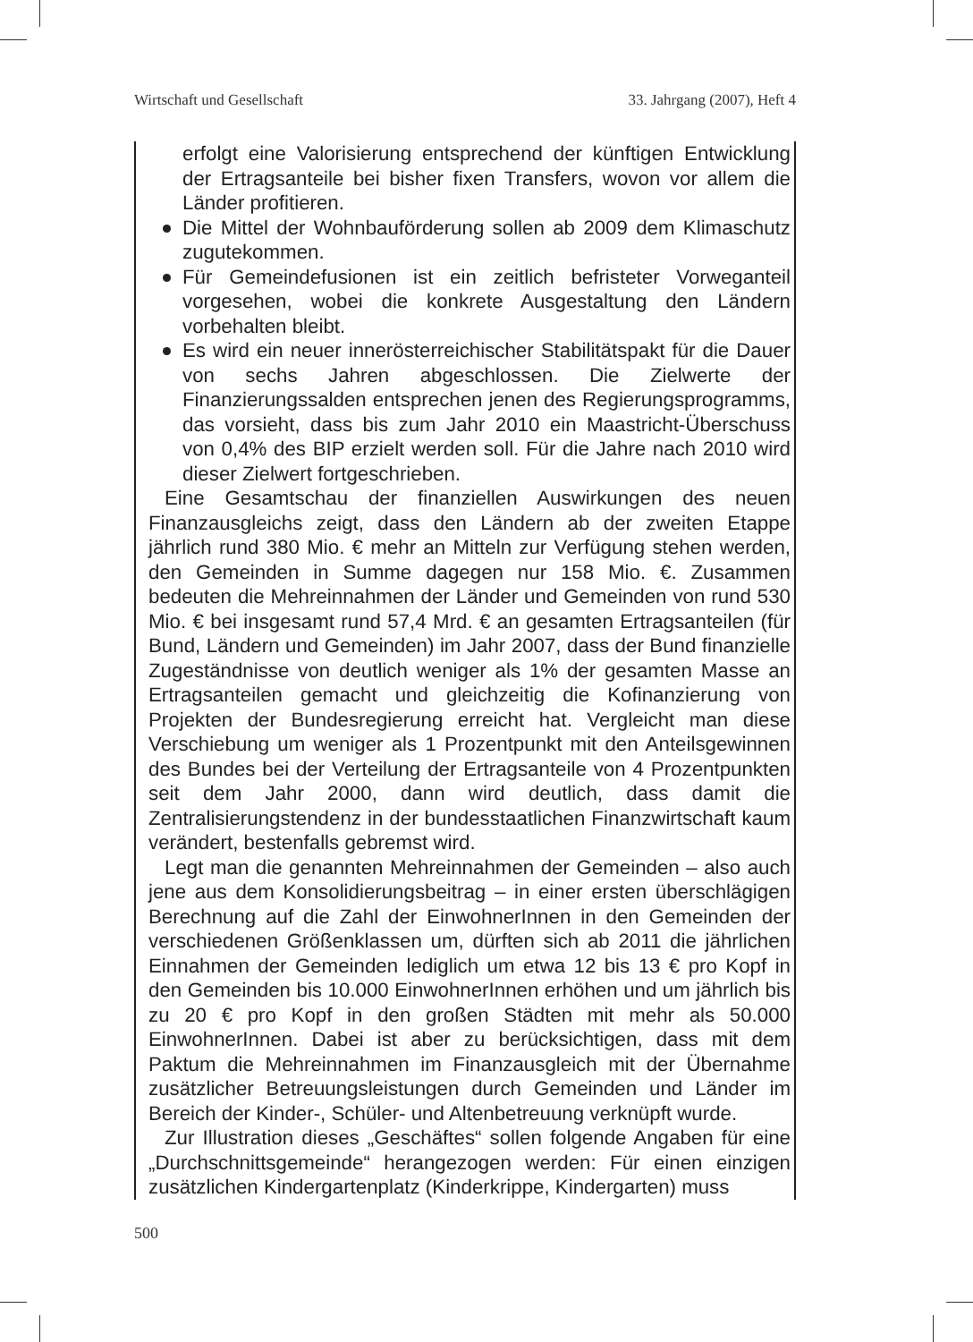Wirtschaft und Gesellschaft 33. Jahrgang (2007), Heft 4
erfolgt eine Valorisierung entsprechend der künftigen Entwicklung der Ertragsanteile bei bisher fixen Transfers, wovon vor allem die Länder profitieren.
Die Mittel der Wohnbauförderung sollen ab 2009 dem Klimaschutz zugutekommen.
Für Gemeindefusionen ist ein zeitlich befristeter Vorweganteil vorgesehen, wobei die konkrete Ausgestaltung den Ländern vorbehalten bleibt.
Es wird ein neuer innerösterreichischer Stabilitätspakt für die Dauer von sechs Jahren abgeschlossen. Die Zielwerte der Finanzierungssalden entsprechen jenen des Regierungsprogramms, das vorsieht, dass bis zum Jahr 2010 ein Maastricht-Überschuss von 0,4% des BIP erzielt werden soll. Für die Jahre nach 2010 wird dieser Zielwert fortgeschrieben.
Eine Gesamtschau der finanziellen Auswirkungen des neuen Finanzausgleichs zeigt, dass den Ländern ab der zweiten Etappe jährlich rund 380 Mio. € mehr an Mitteln zur Verfügung stehen werden, den Gemeinden in Summe dagegen nur 158 Mio. €. Zusammen bedeuten die Mehreinnahmen der Länder und Gemeinden von rund 530 Mio. € bei insgesamt rund 57,4 Mrd. € an gesamten Ertragsanteilen (für Bund, Ländern und Gemeinden) im Jahr 2007, dass der Bund finanzielle Zugeständnisse von deutlich weniger als 1% der gesamten Masse an Ertragsanteilen gemacht und gleichzeitig die Kofinanzierung von Projekten der Bundesregierung erreicht hat. Vergleicht man diese Verschiebung um weniger als 1 Prozentpunkt mit den Anteilsgewinnen des Bundes bei der Verteilung der Ertragsanteile von 4 Prozentpunkten seit dem Jahr 2000, dann wird deutlich, dass damit die Zentralisierungstendenz in der bundesstaatlichen Finanzwirtschaft kaum verändert, bestenfalls gebremst wird.
Legt man die genannten Mehreinnahmen der Gemeinden – also auch jene aus dem Konsolidierungsbeitrag – in einer ersten überschlägigen Berechnung auf die Zahl der EinwohnerInnen in den Gemeinden der verschiedenen Größenklassen um, dürften sich ab 2011 die jährlichen Einnahmen der Gemeinden lediglich um etwa 12 bis 13 € pro Kopf in den Gemeinden bis 10.000 EinwohnerInnen erhöhen und um jährlich bis zu 20 € pro Kopf in den großen Städten mit mehr als 50.000 EinwohnerInnen. Dabei ist aber zu berücksichtigen, dass mit dem Paktum die Mehreinnahmen im Finanzausgleich mit der Übernahme zusätzlicher Betreuungsleistungen durch Gemeinden und Länder im Bereich der Kinder-, Schüler- und Altenbetreuung verknüpft wurde.
Zur Illustration dieses „Geschäftes“ sollen folgende Angaben für eine „Durchschnittsgemeinde“ herangezogen werden: Für einen einzigen zusätzlichen Kindergartenplatz (Kinderkrippe, Kindergarten) muss
500